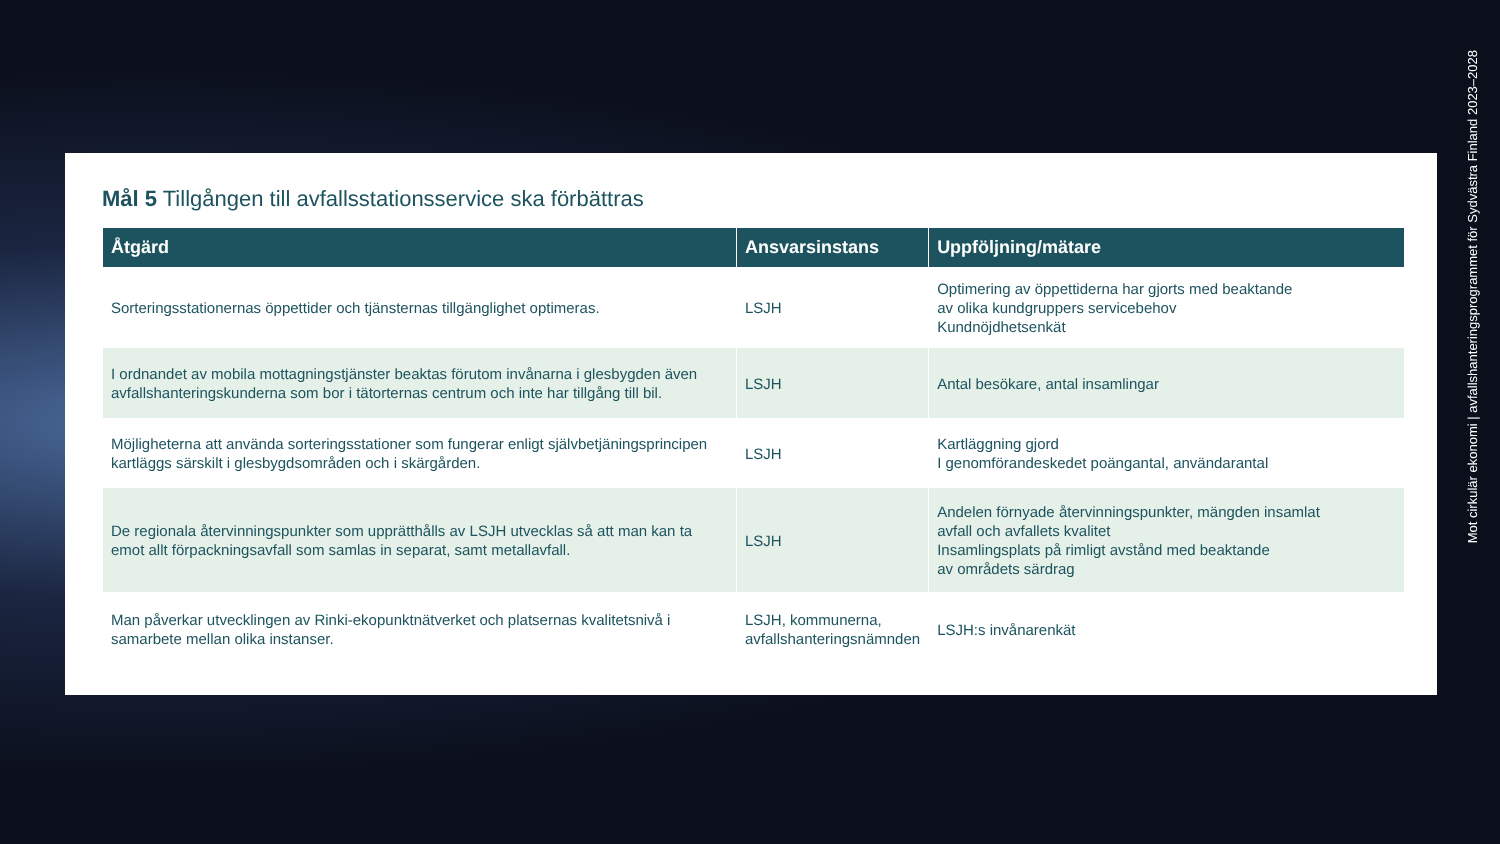Mål 5 Tillgången till avfallsstationsservice ska förbättras
| Åtgärd | Ansvarsinstans | Uppföljning/mätare |
| --- | --- | --- |
| Sorteringsstationernas öppettider och tjänsternas tillgänglighet optimeras. | LSJH | Optimering av öppettiderna har gjorts med beaktande av olika kundgruppers servicebehov Kundnöjdhetsenkät |
| I ordnandet av mobila mottagningstjänster beaktas förutom invånarna i glesbygden även avfallshanteringskunderna som bor i tätorternas centrum och inte har tillgång till bil. | LSJH | Antal besökare, antal insamlingar |
| Möjligheterna att använda sorteringsstationer som fungerar enligt självbetjäningsprincipen kartläggs särskilt i glesbygdsområden och i skärgården. | LSJH | Kartläggning gjord I genomförandeskedet poängantal, användarantal |
| De regionala återvinningspunkter som upprätthålls av LSJH utvecklas så att man kan ta emot allt förpackningsavfall som samlas in separat, samt metallavfall. | LSJH | Andelen förnyade återvinningspunkter, mängden insamlat avfall och avfallets kvalitet Insamlingsplats på rimligt avstånd med beaktande av områdets särdrag |
| Man påverkar utvecklingen av Rinki-ekopunktnätverket och platsernas kvalitetsnivå i samarbete mellan olika instanser. | LSJH, kommunerna, avfallshanteringsnämnden | LSJH:s invånarenkät |
Mot cirkulär ekonomi | avfallshanteringsprogrammet för Sydvästra Finland 2023–2028